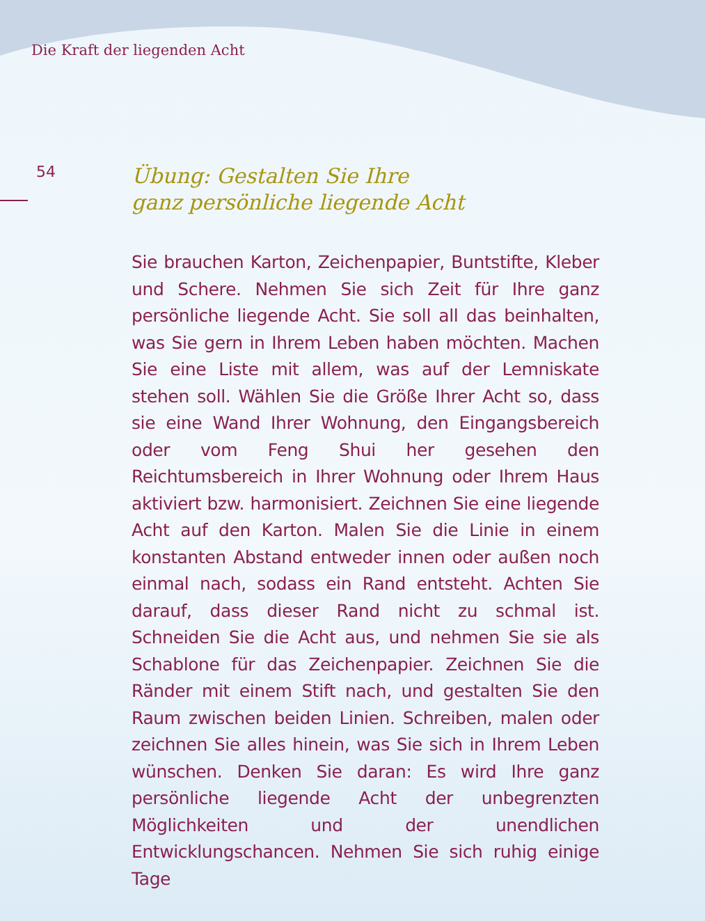Die Kraft der liegenden Acht
54
Übung: Gestalten Sie Ihre
ganz persönliche liegende Acht
Sie brauchen Karton, Zeichenpapier, Buntstifte, Kleber und Schere. Nehmen Sie sich Zeit für Ihre ganz persönliche liegende Acht. Sie soll all das beinhalten, was Sie gern in Ihrem Leben haben möchten. Machen Sie eine Liste mit allem, was auf der Lemniskate stehen soll. Wählen Sie die Größe Ihrer Acht so, dass sie eine Wand Ihrer Wohnung, den Eingangsbereich oder vom Feng Shui her gesehen den Reichtumsbereich in Ihrer Wohnung oder Ihrem Haus aktiviert bzw. harmonisiert. Zeichnen Sie eine liegende Acht auf den Karton. Malen Sie die Linie in einem konstanten Abstand entweder innen oder außen noch einmal nach, sodass ein Rand entsteht. Achten Sie darauf, dass dieser Rand nicht zu schmal ist. Schneiden Sie die Acht aus, und nehmen Sie sie als Schablone für das Zeichenpapier. Zeichnen Sie die Ränder mit einem Stift nach, und gestalten Sie den Raum zwischen beiden Linien. Schreiben, malen oder zeichnen Sie alles hinein, was Sie sich in Ihrem Leben wünschen. Denken Sie daran: Es wird Ihre ganz persönliche liegende Acht der unbegrenzten Möglichkeiten und der unendlichen Entwicklungschancen. Nehmen Sie sich ruhig einige Tage